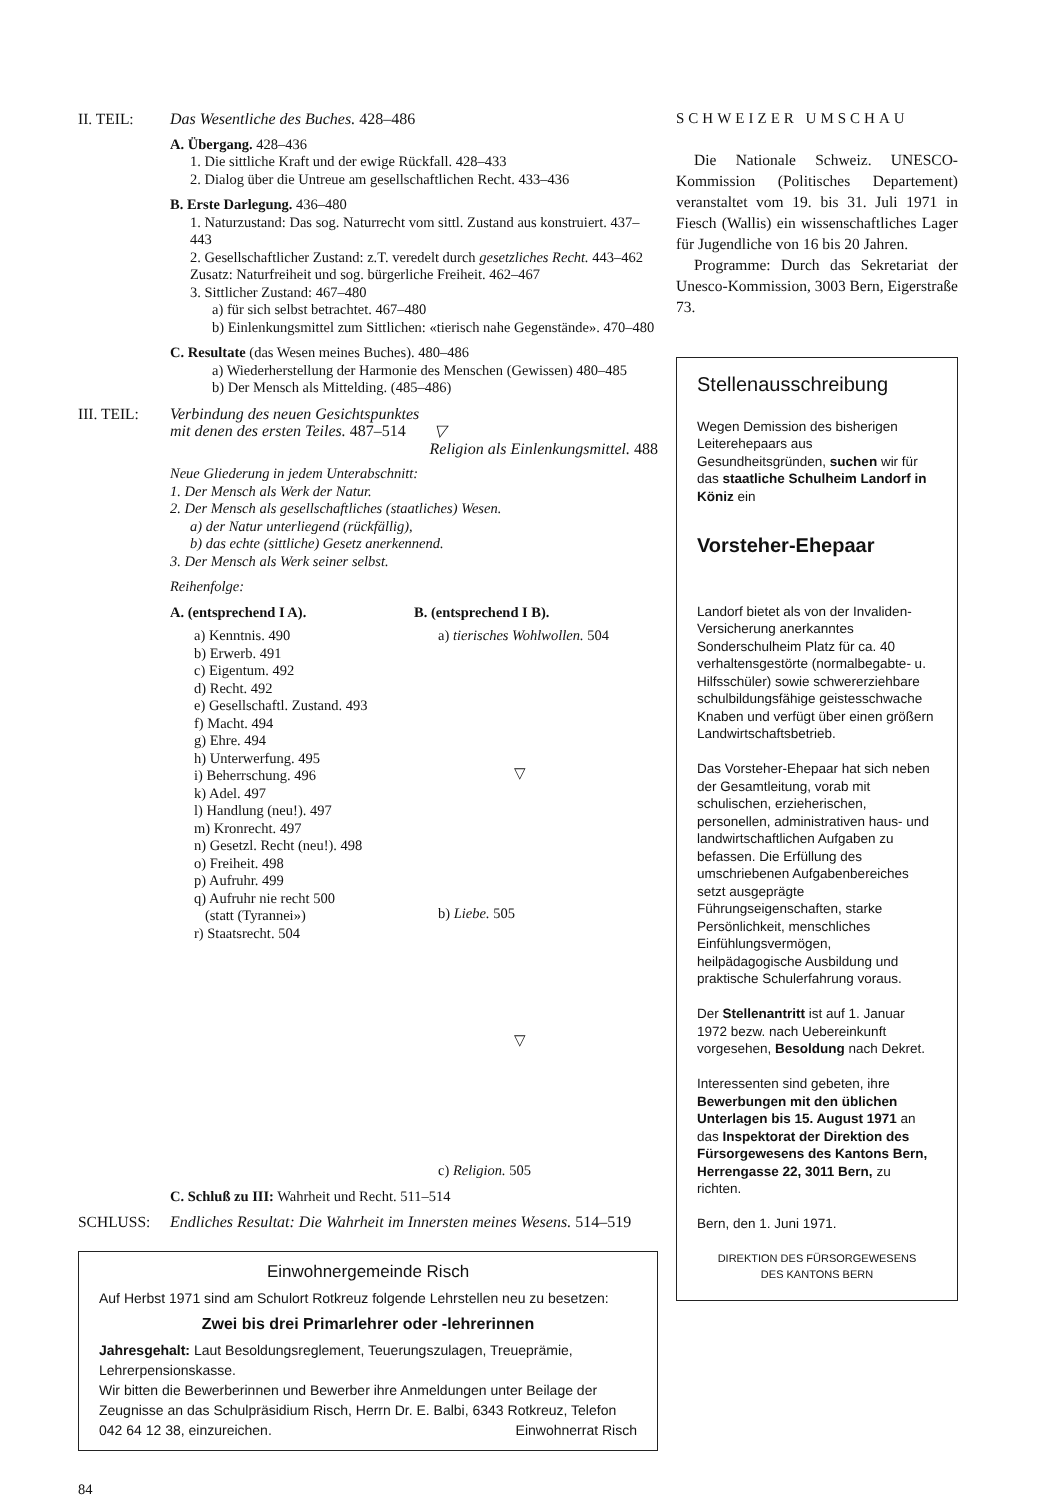II. TEIL: Das Wesentliche des Buches. 428–486
A. Übergang. 428–436
1. Die sittliche Kraft und der ewige Rückfall. 428–433
2. Dialog über die Untreue am gesellschaftlichen Recht. 433–436
B. Erste Darlegung. 436–480
1. Naturzustand: Das sog. Naturrecht vom sittl. Zustand aus konstruiert. 437–443
2. Gesellschaftlicher Zustand: z.T. veredelt durch gesetzliches Recht. 443–462
Zusatz: Naturfreiheit und sog. bürgerliche Freiheit. 462–467
3. Sittlicher Zustand: 467–480
a) für sich selbst betrachtet. 467–480
b) Einlenkungsmittel zum Sittlichen: «tierisch nahe Gegenstände». 470–480
C. Resultate (das Wesen meines Buches). 480–486
a) Wiederherstellung der Harmonie des Menschen (Gewissen) 480–485
b) Der Mensch als Mittelding. (485–486)
III. TEIL: Verbindung des neuen Gesichtspunktes
mit denen des ersten Teiles. 487–514 ▽
Religion als Einlenkungsmittel. 488
Neue Gliederung in jedem Unterabschnitt:
1. Der Mensch als Werk der Natur.
2. Der Mensch als gesellschaftliches (staatliches) Wesen.
a) der Natur unterliegend (rückfällig),
b) das echte (sittliche) Gesetz anerkennend.
3. Der Mensch als Werk seiner selbst.
Reihenfolge:
A. (entsprechend I A).
a) Kenntnis. 490
b) Erwerb. 491
c) Eigentum. 492
d) Recht. 492
e) Gesellschaftl. Zustand. 493
f) Macht. 494
g) Ehre. 494
h) Unterwerfung. 495
i) Beherrschung. 496
k) Adel. 497
l) Handlung (neu!). 497
m) Kronrecht. 497
n) Gesetzl. Recht (neu!). 498
o) Freiheit. 498
p) Aufruhr. 499
q) Aufruhr nie recht 500
(statt (Tyrannei»)
r) Staatsrecht. 504
B. (entsprechend I B).
a) tierisches Wohlwollen. 504
▽
b) Liebe. 505
▽
c) Religion. 505
C. Schluß zu III: Wahrheit und Recht. 511–514
SCHLUSS: Endliches Resultat: Die Wahrheit im Innersten meines Wesens. 514–519
Einwohnergemeinde Risch
Auf Herbst 1971 sind am Schulort Rotkreuz folgende Lehrstellen neu zu besetzen:
Zwei bis drei Primarlehrer oder -lehrerinnen
Jahresgehalt: Laut Besoldungsreglement, Teuerungszulagen, Treueprämie, Lehrerpensionskasse.
Wir bitten die Bewerberinnen und Bewerber ihre Anmeldungen unter Beilage der Zeugnisse an das Schulpräsidium Risch, Herrn Dr. E. Balbi, 6343 Rotkreuz, Telefon 042 64 12 38, einzureichen. Einwohnerrat Risch
84
SCHWEIZER UMSCHAU
Die Nationale Schweiz. UNESCO-Kommission (Politisches Departement) veranstaltet vom 19. bis 31. Juli 1971 in Fiesch (Wallis) ein wissenschaftliches Lager für Jugendliche von 16 bis 20 Jahren.
Programme: Durch das Sekretariat der Unesco-Kommission, 3003 Bern, Eigerstraße 73.
Stellenausschreibung
Wegen Demission des bisherigen Leiterehepaars aus Gesundheitsgründen, suchen wir für das staatliche Schulheim Landorf in Köniz ein
Vorsteher-Ehepaar
Landorf bietet als von der Invaliden-Versicherung anerkanntes Sonderschulheim Platz für ca. 40 verhaltensgestörte (normalbegabte- u. Hilfsschüler) sowie schwererziehbare schulbildungsfähige geistesschwache Knaben und verfügt über einen größern Landwirtschaftsbetrieb.
Das Vorsteher-Ehepaar hat sich neben der Gesamtleitung, vorab mit schulischen, erzieherischen, personellen, administrativen haus- und landwirtschaftlichen Aufgaben zu befassen. Die Erfüllung des umschriebenen Aufgabenbereiches setzt ausgeprägte Führungseigenschaften, starke Persönlichkeit, menschliches Einfühlungsvermögen, heilpädagogische Ausbildung und praktische Schulerfahrung voraus.
Der Stellenantritt ist auf 1. Januar 1972 bezw. nach Uebereinkunft vorgesehen, Besoldung nach Dekret.
Interessenten sind gebeten, ihre Bewerbungen mit den üblichen Unterlagen bis 15. August 1971 an das Inspektorat der Direktion des Fürsorgewesens des Kantons Bern, Herrengasse 22, 3011 Bern, zu richten.
Bern, den 1. Juni 1971.
DIREKTION DES FÜRSORGEWESENS
DES KANTONS BERN